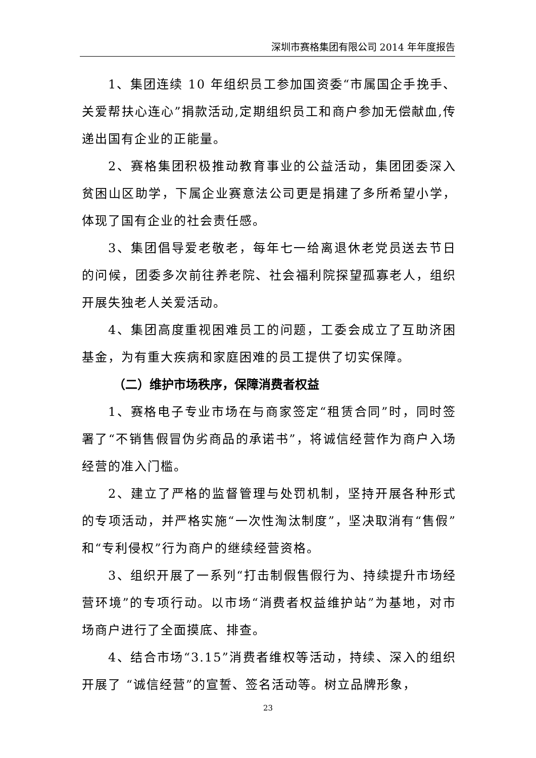深圳市赛格集团有限公司 2014 年年度报告
1、集团连续 10 年组织员工参加国资委“市属国企手挽手、关爱帮扶心连心”捐款活动,定期组织员工和商户参加无偿献血,传递出国有企业的正能量。
2、赛格集团积极推动教育事业的公益活动，集团团委深入贫困山区助学，下属企业赛意法公司更是捐建了多所希望小学，体现了国有企业的社会责任感。
3、集团倡导爱老敬老，每年七一给离退休老党员送去节日的问候，团委多次前往养老院、社会福利院探望孤寡老人，组织开展失独老人关爱活动。
4、集团高度重视困难员工的问题，工委会成立了互助济困基金，为有重大疾病和家庭困难的员工提供了切实保障。
（二）维护市场秩序，保障消费者权益
1、赛格电子专业市场在与商家签定“租赁合同”时，同时签署了“不销售假冒伪劣商品的承诺书”，将诚信经营作为商户入场经营的准入门槛。
2、建立了严格的监督管理与处罚机制，坚持开展各种形式的专项活动，并严格实施“一次性淘汰制度”，坚决取消有“售假”和“专利侵权”行为商户的继续经营资格。
3、组织开展了一系列“打击制假售假行为、持续提升市场经营环境”的专项行动。以市场“消费者权益维护站”为基地，对市场商户进行了全面摸底、排查。
4、结合市场“3.15”消费者维权等活动，持续、深入的组织开展了 “诚信经营”的宣誓、签名活动等。树立品牌形象，
23